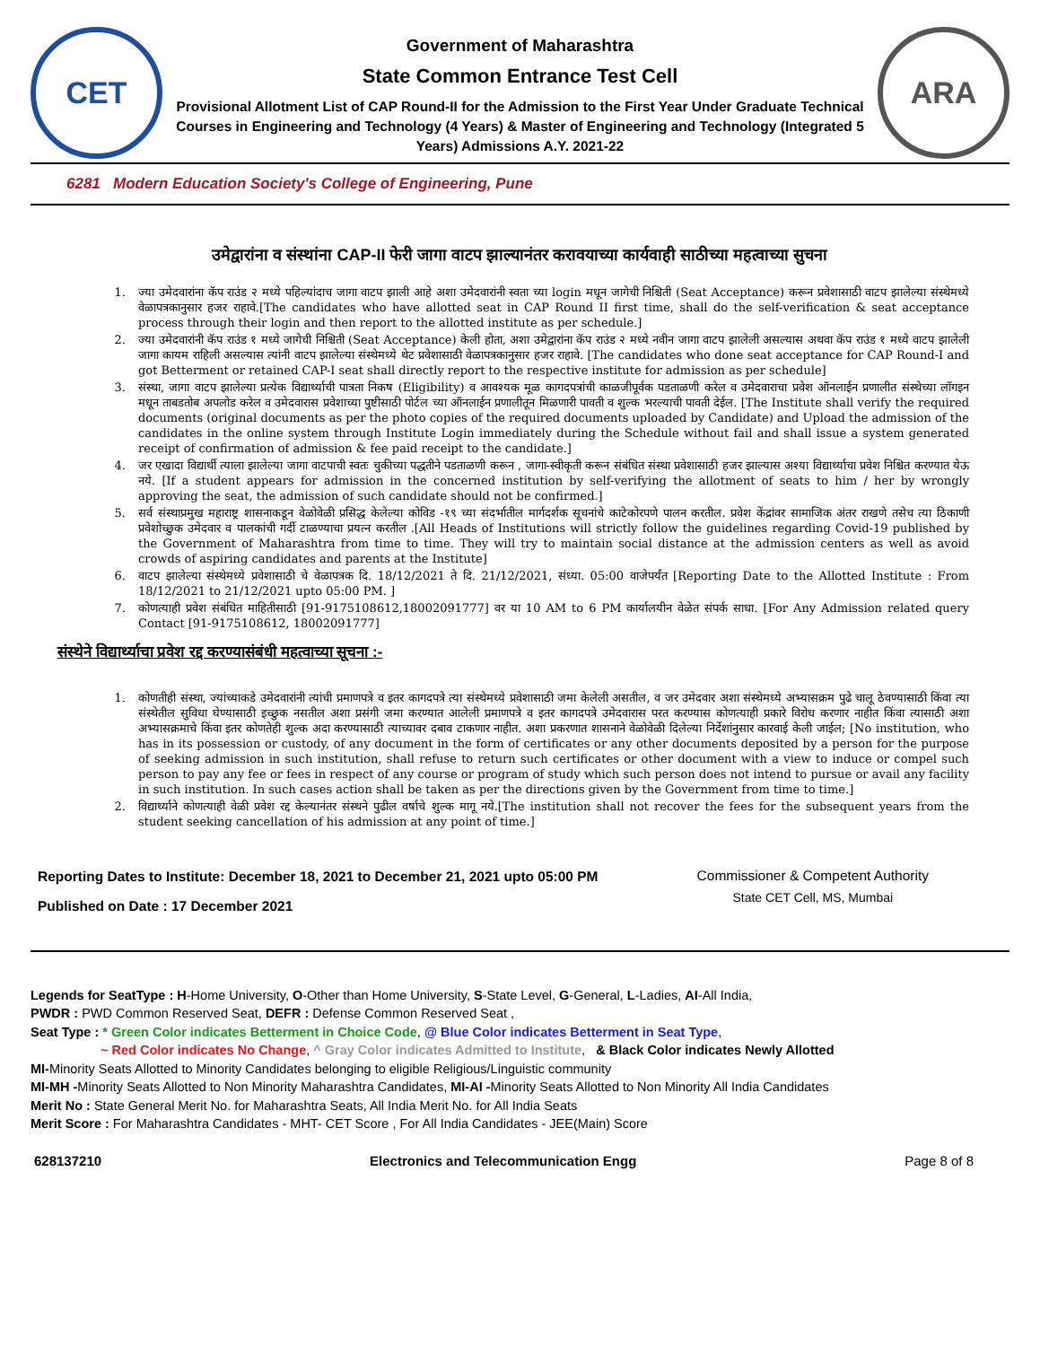CET
Government of Maharashtra
State Common Entrance Test Cell
Provisional Allotment List of CAP Round-II for the Admission to the First Year Under Graduate Technical Courses in Engineering and Technology (4 Years) & Master of Engineering and Technology (Integrated 5 Years) Admissions A.Y. 2021-22
ARA
6281 Modern Education Society's College of Engineering, Pune
उमेद्वारांना व संस्थांना CAP-II फेरी जागा वाटप झाल्यानंतर करावयाच्या कार्यवाही साठीच्या महत्वाच्या सुचना
1. ज्या उमेदवारांना कॅप राउंड २ मध्ये पहिल्यांदाच जागा वाटप झाली आहे अशा उमेदवारांनी स्वता च्या login मधून जागेची निश्चिती (Seat Acceptance) करून प्रवेशासाठी वाटप झालेल्या संस्थेमध्ये वेळापत्रकानुसार हजर राहावे.[The candidates who have allotted seat in CAP Round II first time, shall do the self-verification & seat acceptance process through their login and then report to the allotted institute as per schedule.]
2. ज्या उमेदवारांनी कॅप राउंड १ मध्ये जागेची निश्चिती (Seat Acceptance) केली होता, अशा उमेद्वारांना कॅप राउंड २ मध्ये नवीन जागा वाटप झालेली असल्यास अथवा कॅप राउंड १ मध्ये वाटप झालेली जागा कायम राहिली असल्यास त्यांनी वाटप झालेल्या संस्थेमध्ये थेट प्रवेशासाठी वेळापत्रकानुसार हजर राहावे. [The candidates who done seat acceptance for CAP Round-I and got Betterment or retained CAP-I seat shall directly report to the respective institute for admission as per schedule]
3. संस्था, जागा वाटप झालेल्या प्रत्येक विद्यार्थ्याची पात्रता निकष (Eligibility) व आवश्यक मूळ कागदपत्रांची काळजीपूर्वक पडताळणी करेल व उमेदवाराचा प्रवेश ऑनलाईन प्रणालीत संस्थेच्या लॉगइन मधून ताबडतोब अपलोड करेल व उमेदवारास प्रवेशाच्या पुष्टीसाठी पोर्टल च्या ऑनलाईन प्रणालीतून मिळणारी पावती व शुल्क भरल्याची पावती देईल. [The Institute shall verify the required documents (original documents as per the photo copies of the required documents uploaded by Candidate) and Upload the admission of the candidates in the online system through Institute Login immediately during the Schedule without fail and shall issue a system generated receipt of confirmation of admission & fee paid receipt to the candidate.]
4. जर एखादा विद्यार्थी त्याला झालेल्या जागा वाटपाची स्वतः चुकीच्या पद्धतीने पडताळणी करून , जागा-स्वीकृती करून संबंधित संस्था प्रवेशासाठी हजर झाल्यास अश्या विद्यार्थ्याचा प्रवेश निश्चित करण्यात येऊ नये. [If a student appears for admission in the concerned institution by self-verifying the allotment of seats to him / her by wrongly approving the seat, the admission of such candidate should not be confirmed.]
5. सर्व संस्थाप्रमुख महाराष्ट्र शासनाकडून वेळोवेळी प्रसिद्ध केलेल्या कोविड -१९ च्या संदर्भातील मार्गदर्शक सूचनांचे काटेकोरपणे पालन करतील. प्रवेश केंद्रांवर सामाजिक अंतर राखणे तसेच त्या ठिकाणी प्रवेशोच्छुक उमेदवार व पालकांची गर्दी टाळण्याचा प्रयत्न करतील .[All Heads of Institutions will strictly follow the guidelines regarding Covid-19 published by the Government of Maharashtra from time to time. They will try to maintain social distance at the admission centers as well as avoid crowds of aspiring candidates and parents at the Institute]
6. वाटप झालेल्या संस्थेमध्ये प्रवेशासाठी चे वेळापत्रक दि. 18/12/2021 ते दि. 21/12/2021, संध्या. 05:00 वाजेपर्यंत [Reporting Date to the Allotted Institute : From 18/12/2021 to 21/12/2021 upto 05:00 PM. ]
7. कोणत्याही प्रवेश संबंधित माहितीसाठी [91-9175108612,18002091777] वर या 10 AM to 6 PM कार्यालयीन वेळेत संपर्क साधा. [For Any Admission related query Contact [91-9175108612, 18002091777]
संस्थेने विद्यार्थ्याचा प्रवेश रद्द करण्यासंबंधी महत्वाच्या सूचना :-
1. कोणतीही संस्था, ज्यांच्याकडे उमेदवारांनी त्यांची प्रमाणपत्रे व इतर कागदपत्रे त्या संस्थेमध्ये प्रवेशासाठी जमा केलेली असतील, व जर उमेदवार अशा संस्थेमध्ये अभ्यासक्रम पुढे चालू ठेवण्यासाठी किंवा त्या संस्थेतील सुविधा घेण्यासाठी इच्छुक नसतील अशा प्रसंगी जमा करण्यात आलेली प्रमाणपत्रे व इतर कागदपत्रे उमेदवारास परत करण्यास कोणत्याही प्रकारे विरोध करणार नाहीत किंवा त्यासाठी अशा अभ्यासक्रमाचे किंवा इतर कोणतेही शुल्क अदा करण्यासाठी त्याच्यावर दबाव टाकणार नाहीत. अशा प्रकरणात शासनाने वेळोवेळी दिलेल्या निर्देशांनुसार कारवाई केली जाईल; [No institution, who has in its possession or custody, of any document in the form of certificates or any other documents deposited by a person for the purpose of seeking admission in such institution, shall refuse to return such certificates or other document with a view to induce or compel such person to pay any fee or fees in respect of any course or program of study which such person does not intend to pursue or avail any facility in such institution. In such cases action shall be taken as per the directions given by the Government from time to time.]
2. विद्यार्थ्याने कोणत्याही वेळी प्रवेश रद्द केल्यानंतर संस्थने पुढील वर्षाचे शुल्क मागू नये.[The institution shall not recover the fees for the subsequent years from the student seeking cancellation of his admission at any point of time.]
Reporting Dates to Institute: December 18, 2021 to December 21, 2021 upto 05:00 PM
Published on Date : 17 December 2021
Commissioner & Competent Authority
State CET Cell, MS, Mumbai
Legends for SeatType : H-Home University, O-Other than Home University, S-State Level, G-General, L-Ladies, AI-All India,
PWDR : PWD Common Reserved Seat, DEFR : Defense Common Reserved Seat ,
Seat Type : * Green Color indicates Betterment in Choice Code, @ Blue Color indicates Betterment in Seat Type,
~ Red Color indicates No Change, ^ Gray Color indicates Admitted to Institute, & Black Color indicates Newly Allotted
MI-Minority Seats Allotted to Minority Candidates belonging to eligible Religious/Linguistic community
MI-MH -Minority Seats Allotted to Non Minority Maharashtra Candidates, MI-AI -Minority Seats Allotted to Non Minority All India Candidates
Merit No : State General Merit No. for Maharashtra Seats, All India Merit No. for All India Seats
Merit Score : For Maharashtra Candidates - MHT- CET Score , For All India Candidates - JEE(Main) Score
628137210 Electronics and Telecommunication Engg Page 8 of 8